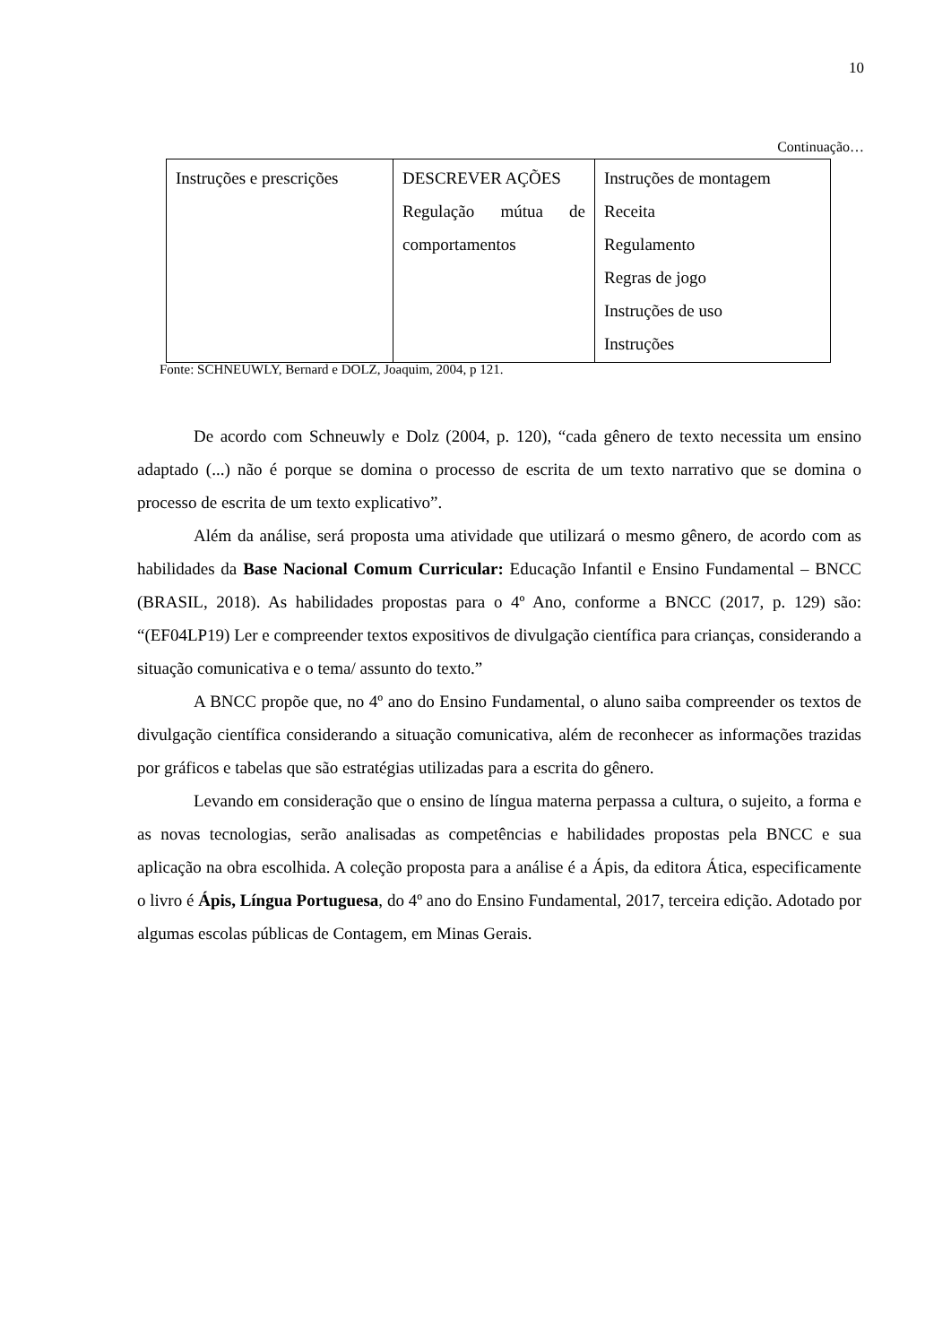10
Continuação…
| Instruções e prescrições | DESCREVER AÇÕES Regulação mútua de comportamentos | Instruções de montagem Receita Regulamento Regras de jogo Instruções de uso Instruções |
Fonte: SCHNEUWLY, Bernard e DOLZ, Joaquim, 2004, p 121.
De acordo com Schneuwly e Dolz (2004, p. 120), “cada gênero de texto necessita um ensino adaptado (...) não é porque se domina o processo de escrita de um texto narrativo que se domina o processo de escrita de um texto explicativo”.
Além da análise, será proposta uma atividade que utilizará o mesmo gênero, de acordo com as habilidades da Base Nacional Comum Curricular: Educação Infantil e Ensino Fundamental – BNCC (BRASIL, 2018). As habilidades propostas para o 4º Ano, conforme a BNCC (2017, p. 129) são: “(EF04LP19) Ler e compreender textos expositivos de divulgação científica para crianças, considerando a situação comunicativa e o tema/ assunto do texto.”
A BNCC propõe que, no 4º ano do Ensino Fundamental, o aluno saiba compreender os textos de divulgação científica considerando a situação comunicativa, além de reconhecer as informações trazidas por gráficos e tabelas que são estratégias utilizadas para a escrita do gênero.
Levando em consideração que o ensino de língua materna perpassa a cultura, o sujeito, a forma e as novas tecnologias, serão analisadas as competências e habilidades propostas pela BNCC e sua aplicação na obra escolhida. A coleção proposta para a análise é a Ápis, da editora Ática, especificamente o livro é Ápis, Língua Portuguesa, do 4º ano do Ensino Fundamental, 2017, terceira edição. Adotado por algumas escolas públicas de Contagem, em Minas Gerais.